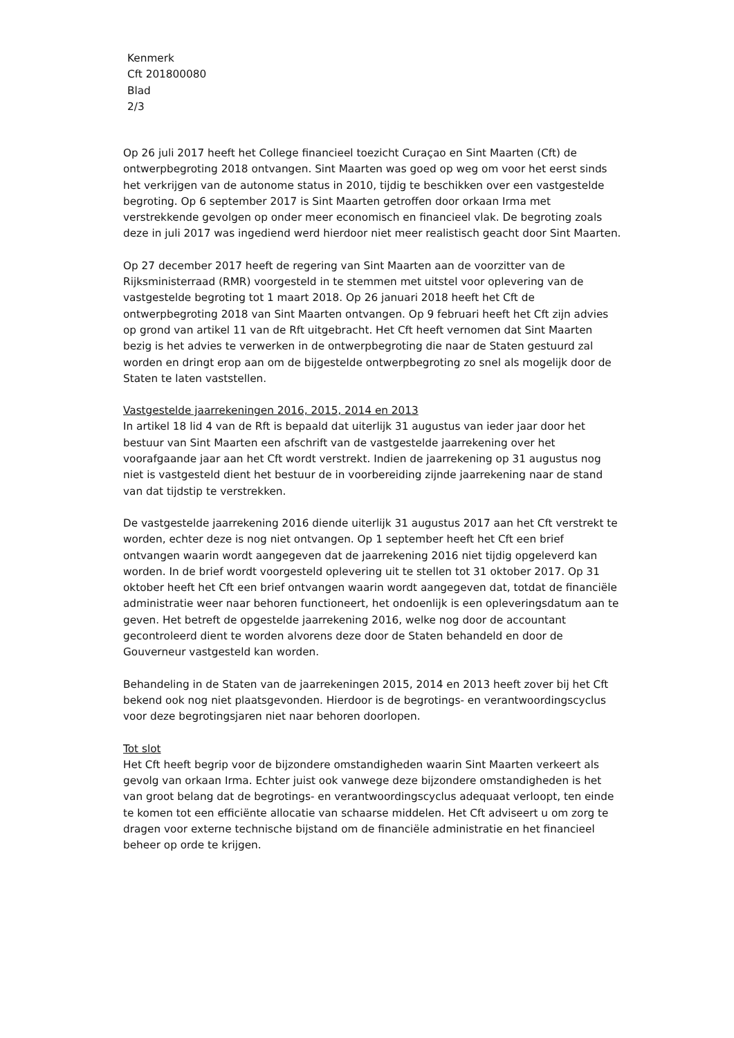Kenmerk
Cft 201800080
Blad
2/3
Op 26 juli 2017 heeft het College financieel toezicht Curaçao en Sint Maarten (Cft) de ontwerpbegroting 2018 ontvangen. Sint Maarten was goed op weg om voor het eerst sinds het verkrijgen van de autonome status in 2010, tijdig te beschikken over een vastgestelde begroting. Op 6 september 2017 is Sint Maarten getroffen door orkaan Irma met verstrekkende gevolgen op onder meer economisch en financieel vlak. De begroting zoals deze in juli 2017 was ingediend werd hierdoor niet meer realistisch geacht door Sint Maarten.
Op 27 december 2017 heeft de regering van Sint Maarten aan de voorzitter van de Rijksministerraad (RMR) voorgesteld in te stemmen met uitstel voor oplevering van de vastgestelde begroting tot 1 maart 2018. Op 26 januari 2018 heeft het Cft de ontwerpbegroting 2018 van Sint Maarten ontvangen. Op 9 februari heeft het Cft zijn advies op grond van artikel 11 van de Rft uitgebracht. Het Cft heeft vernomen dat Sint Maarten bezig is het advies te verwerken in de ontwerpbegroting die naar de Staten gestuurd zal worden en dringt erop aan om de bijgestelde ontwerpbegroting zo snel als mogelijk door de Staten te laten vaststellen.
Vastgestelde jaarrekeningen 2016, 2015, 2014 en 2013
In artikel 18 lid 4 van de Rft is bepaald dat uiterlijk 31 augustus van ieder jaar door het bestuur van Sint Maarten een afschrift van de vastgestelde jaarrekening over het voorafgaande jaar aan het Cft wordt verstrekt. Indien de jaarrekening op 31 augustus nog niet is vastgesteld dient het bestuur de in voorbereiding zijnde jaarrekening naar de stand van dat tijdstip te verstrekken.
De vastgestelde jaarrekening 2016 diende uiterlijk 31 augustus 2017 aan het Cft verstrekt te worden, echter deze is nog niet ontvangen. Op 1 september heeft het Cft een brief ontvangen waarin wordt aangegeven dat de jaarrekening 2016 niet tijdig opgeleverd kan worden. In de brief wordt voorgesteld oplevering uit te stellen tot 31 oktober 2017. Op 31 oktober heeft het Cft een brief ontvangen waarin wordt aangegeven dat, totdat de financiële administratie weer naar behoren functioneert, het ondoenlijk is een opleveringsdatum aan te geven. Het betreft de opgestelde jaarrekening 2016, welke nog door de accountant gecontroleerd dient te worden alvorens deze door de Staten behandeld en door de Gouverneur vastgesteld kan worden.
Behandeling in de Staten van de jaarrekeningen 2015, 2014 en 2013 heeft zover bij het Cft bekend ook nog niet plaatsgevonden. Hierdoor is de begrotings- en verantwoordingscyclus voor deze begrotingsjaren niet naar behoren doorlopen.
Tot slot
Het Cft heeft begrip voor de bijzondere omstandigheden waarin Sint Maarten verkeert als gevolg van orkaan Irma. Echter juist ook vanwege deze bijzondere omstandigheden is het van groot belang dat de begrotings- en verantwoordingscyclus adequaat verloopt, ten einde te komen tot een efficiënte allocatie van schaarse middelen. Het Cft adviseert u om zorg te dragen voor externe technische bijstand om de financiële administratie en het financieel beheer op orde te krijgen.